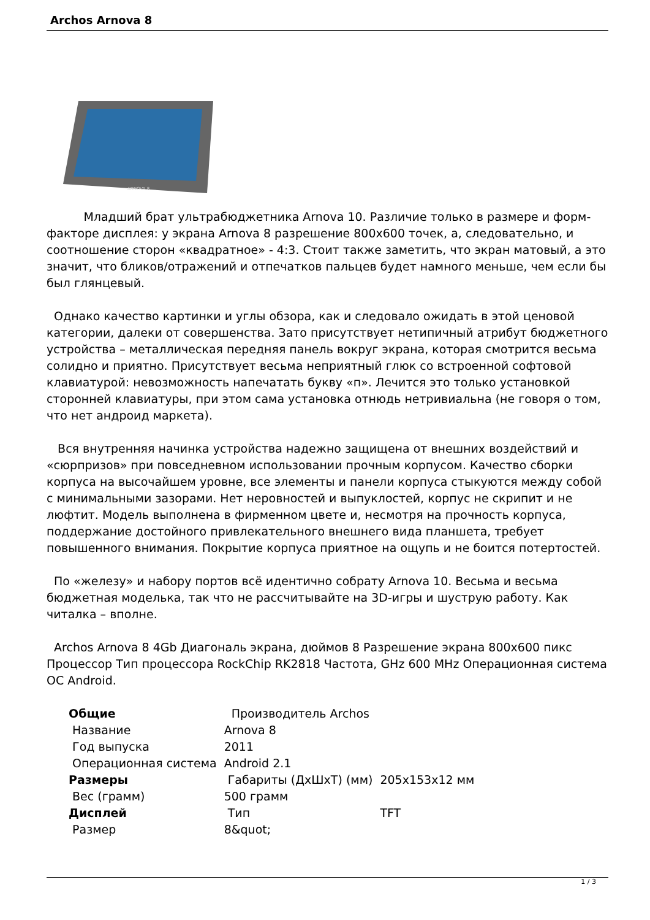Archos Arnova 8
ARNOVA 8
Младший брат ультрабюджетника Arnova 10. Различие только в размере и форм-факторе дисплея: у экрана Arnova 8 разрешение 800x600 точек, а, следовательно, и соотношение сторон «квадратное» - 4:3. Стоит также заметить, что экран матовый, а это значит, что бликов/отражений и отпечатков пальцев будет намного меньше, чем если бы был глянцевый.
Однако качество картинки и углы обзора, как и следовало ожидать в этой ценовой категории, далеки от совершенства. Зато присутствует нетипичный атрибут бюджетного устройства – металлическая передняя панель вокруг экрана, которая смотрится весьма солидно и приятно. Присутствует весьма неприятный глюк со встроенной софтовой клавиатурой: невозможность напечатать букву «п». Лечится это только установкой сторонней клавиатуры, при этом сама установка отнюдь нетривиальна (не говоря о том, что нет андроид маркета).
Вся внутренняя начинка устройства надежно защищена от внешних воздействий и «сюрпризов» при повседневном использовании прочным корпусом. Качество сборки корпуса на высочайшем уровне, все элементы и панели корпуса стыкуются между собой с минимальными зазорами. Нет неровностей и выпуклостей, корпус не скрипит и не люфтит. Модель выполнена в фирменном цвете и, несмотря на прочность корпуса, поддержание достойного привлекательного внешнего вида планшета, требует повышенного внимания. Покрытие корпуса приятное на ощупь и не боится потертостей.
По «железу» и набору портов всё идентично собрату Arnova 10. Весьма и весьма бюджетная моделька, так что не рассчитывайте на 3D-игры и шуструю работу. Как читалка – вполне.
Archos Arnova 8 4Gb Диагональ экрана, дюймов 8 Разрешение экрана 800x600 пикс Процессор Тип процессора RockChip RK2818 Частота, GHz 600 MHz Операционная система ОС Android.
| Общие | Производитель Archos | |
| Название | Arnova 8 | |
| Год выпуска | 2011 | |
| Операционная система | Android 2.1 | |
| Размеры | Габариты (ДхШхТ) (мм) | 205x153x12 мм |
| Вес (грамм) | 500 грамм | |
| Дисплей | Тип | TFT |
| Размер | 8&quot; | |
1 / 3